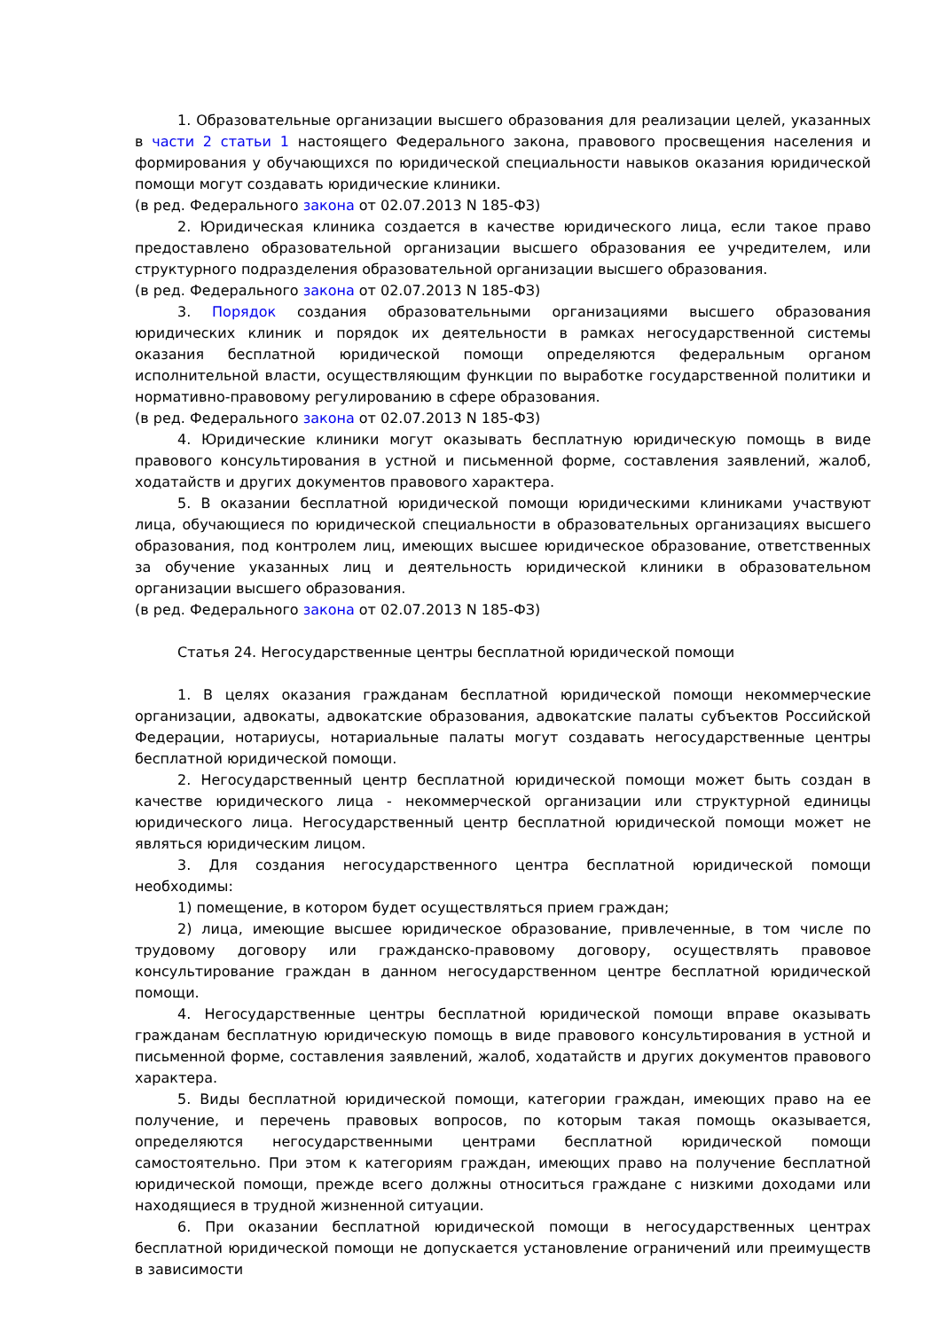1. Образовательные организации высшего образования для реализации целей, указанных в части 2 статьи 1 настоящего Федерального закона, правового просвещения населения и формирования у обучающихся по юридической специальности навыков оказания юридической помощи могут создавать юридические клиники.
(в ред. Федерального закона от 02.07.2013 N 185-ФЗ)
2. Юридическая клиника создается в качестве юридического лица, если такое право предоставлено образовательной организации высшего образования ее учредителем, или структурного подразделения образовательной организации высшего образования.
(в ред. Федерального закона от 02.07.2013 N 185-ФЗ)
3. Порядок создания образовательными организациями высшего образования юридических клиник и порядок их деятельности в рамках негосударственной системы оказания бесплатной юридической помощи определяются федеральным органом исполнительной власти, осуществляющим функции по выработке государственной политики и нормативно-правовому регулированию в сфере образования.
(в ред. Федерального закона от 02.07.2013 N 185-ФЗ)
4. Юридические клиники могут оказывать бесплатную юридическую помощь в виде правового консультирования в устной и письменной форме, составления заявлений, жалоб, ходатайств и других документов правового характера.
5. В оказании бесплатной юридической помощи юридическими клиниками участвуют лица, обучающиеся по юридической специальности в образовательных организациях высшего образования, под контролем лиц, имеющих высшее юридическое образование, ответственных за обучение указанных лиц и деятельность юридической клиники в образовательном организации высшего образования.
(в ред. Федерального закона от 02.07.2013 N 185-ФЗ)
Статья 24. Негосударственные центры бесплатной юридической помощи
1. В целях оказания гражданам бесплатной юридической помощи некоммерческие организации, адвокаты, адвокатские образования, адвокатские палаты субъектов Российской Федерации, нотариусы, нотариальные палаты могут создавать негосударственные центры бесплатной юридической помощи.
2. Негосударственный центр бесплатной юридической помощи может быть создан в качестве юридического лица - некоммерческой организации или структурной единицы юридического лица. Негосударственный центр бесплатной юридической помощи может не являться юридическим лицом.
3. Для создания негосударственного центра бесплатной юридической помощи необходимы:
1) помещение, в котором будет осуществляться прием граждан;
2) лица, имеющие высшее юридическое образование, привлеченные, в том числе по трудовому договору или гражданско-правовому договору, осуществлять правовое консультирование граждан в данном негосударственном центре бесплатной юридической помощи.
4. Негосударственные центры бесплатной юридической помощи вправе оказывать гражданам бесплатную юридическую помощь в виде правового консультирования в устной и письменной форме, составления заявлений, жалоб, ходатайств и других документов правового характера.
5. Виды бесплатной юридической помощи, категории граждан, имеющих право на ее получение, и перечень правовых вопросов, по которым такая помощь оказывается, определяются негосударственными центрами бесплатной юридической помощи самостоятельно. При этом к категориям граждан, имеющих право на получение бесплатной юридической помощи, прежде всего должны относиться граждане с низкими доходами или находящиеся в трудной жизненной ситуации.
6. При оказании бесплатной юридической помощи в негосударственных центрах бесплатной юридической помощи не допускается установление ограничений или преимуществ в зависимости